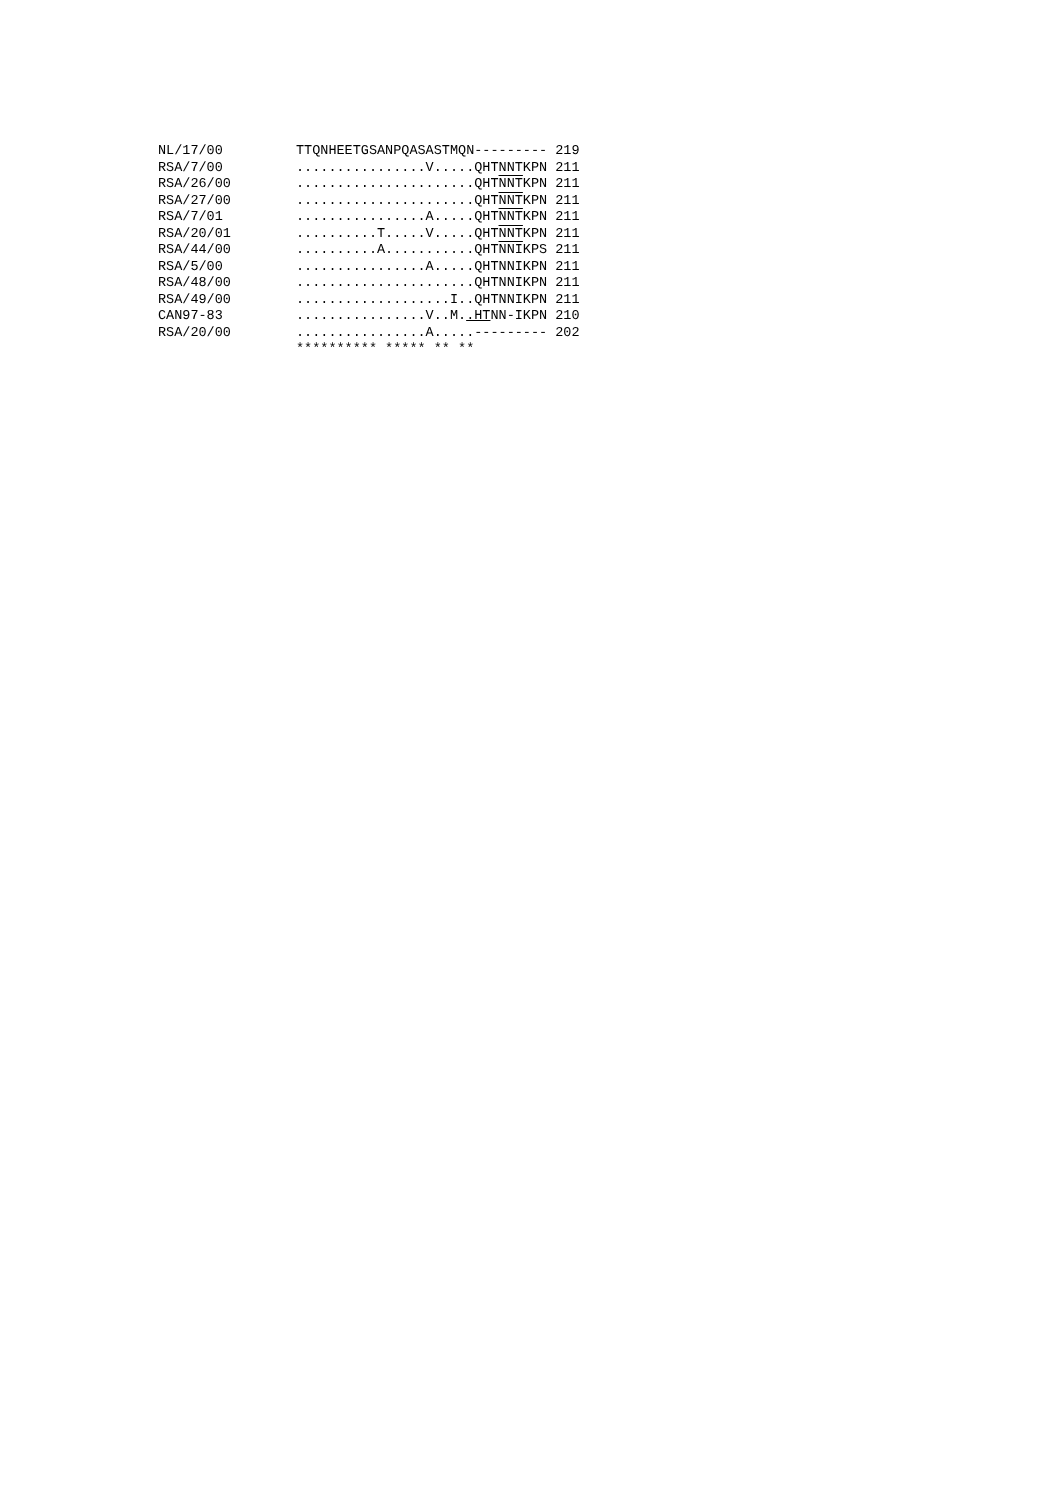| NL/17/00 | TTQNHEETGSANPQASASTMQN--------- 219 |
| RSA/7/00 | ................V.....QHTNNTKPN 211 |
| RSA/26/00 | ......................QHT NNT KPN 211 |
| RSA/27/00 | ......................QHT NNT KPN 211 |
| RSA/7/01 | ................A.....QHT NNT KPN 211 |
| RSA/20/01 | ..........T.....V.....QHT NNT KPN 211 |
| RSA/44/00 | ..........A...........QHT NNI KPS 211 |
| RSA/5/00 | ................A.....QHTNNIKPN 211 |
| RSA/48/00 | ......................QHTNNIKPN 211 |
| RSA/49/00 | ...................I..QHTNNIKPN 211 |
| CAN97-83 | ................V..M. .HT NN-IKPN 210 |
| RSA/20/00 | ................A.....--------- 202 |
| | ********** ***** ** ** |